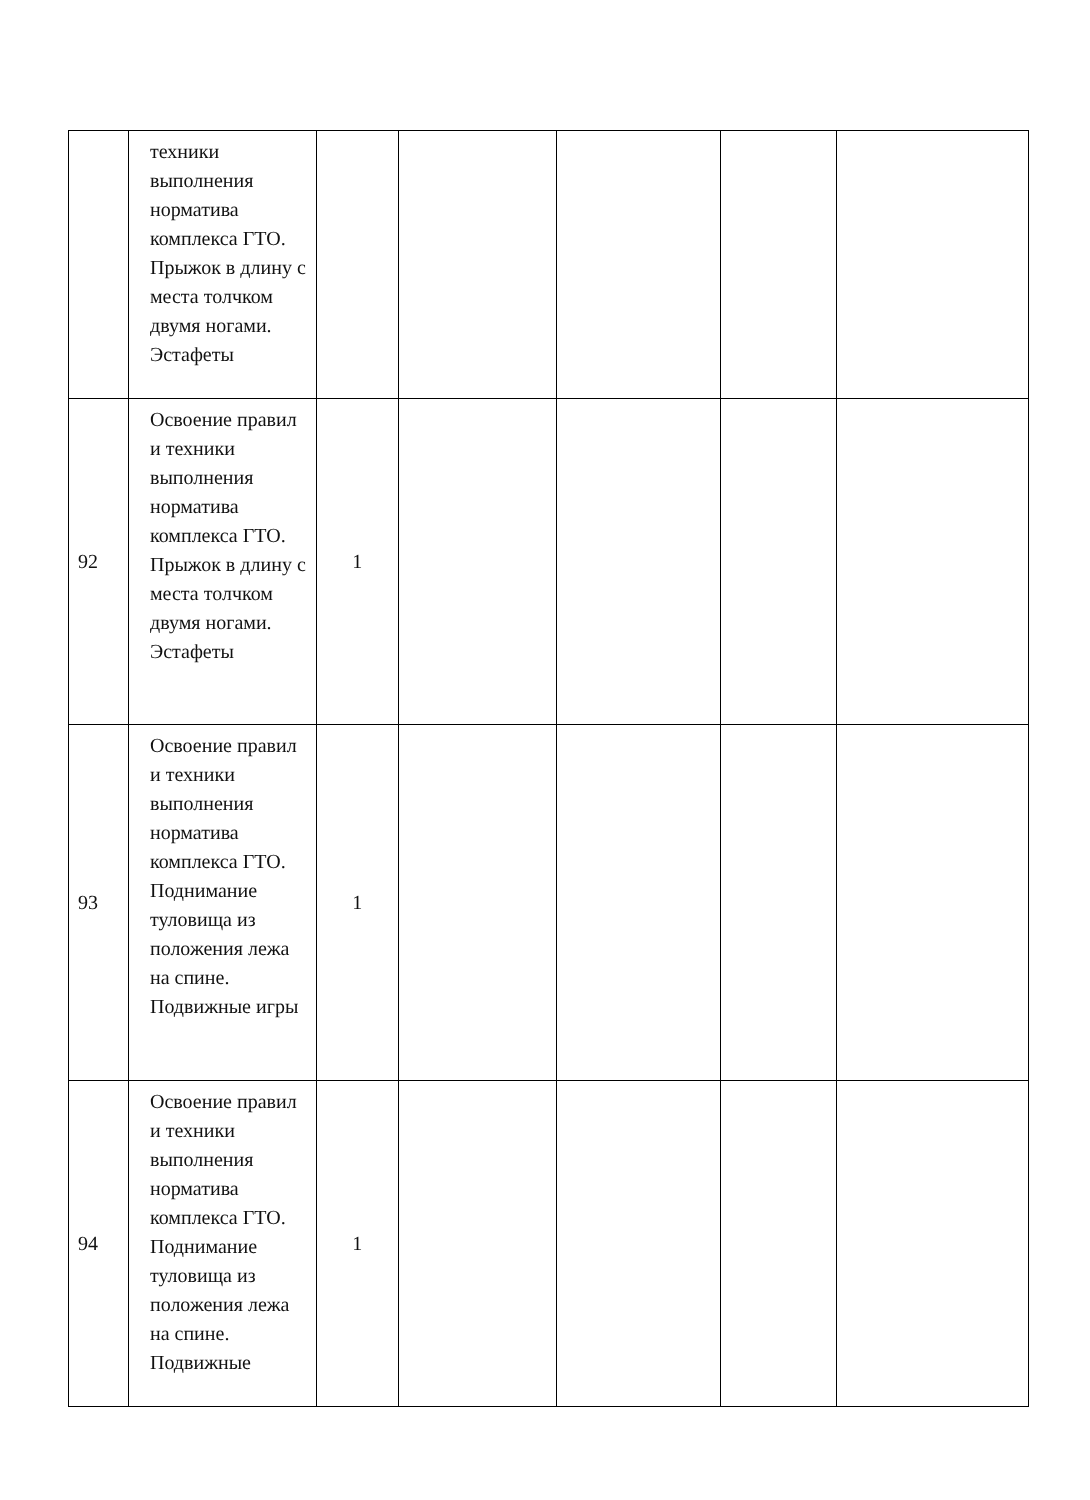| | техники выполнения норматива комплекса ГТО. Прыжок в длину с места толчком двумя ногами. Эстафеты | | | | | |
| 92 | Освоение правил и техники выполнения норматива комплекса ГТО. Прыжок в длину с места толчком двумя ногами. Эстафеты | 1 | | | | |
| 93 | Освоение правил и техники выполнения норматива комплекса ГТО. Поднимание туловища из положения лежа на спине. Подвижные игры | 1 | | | | |
| 94 | Освоение правил и техники выполнения норматива комплекса ГТО. Поднимание туловища из положения лежа на спине. Подвижные | 1 | | | | |